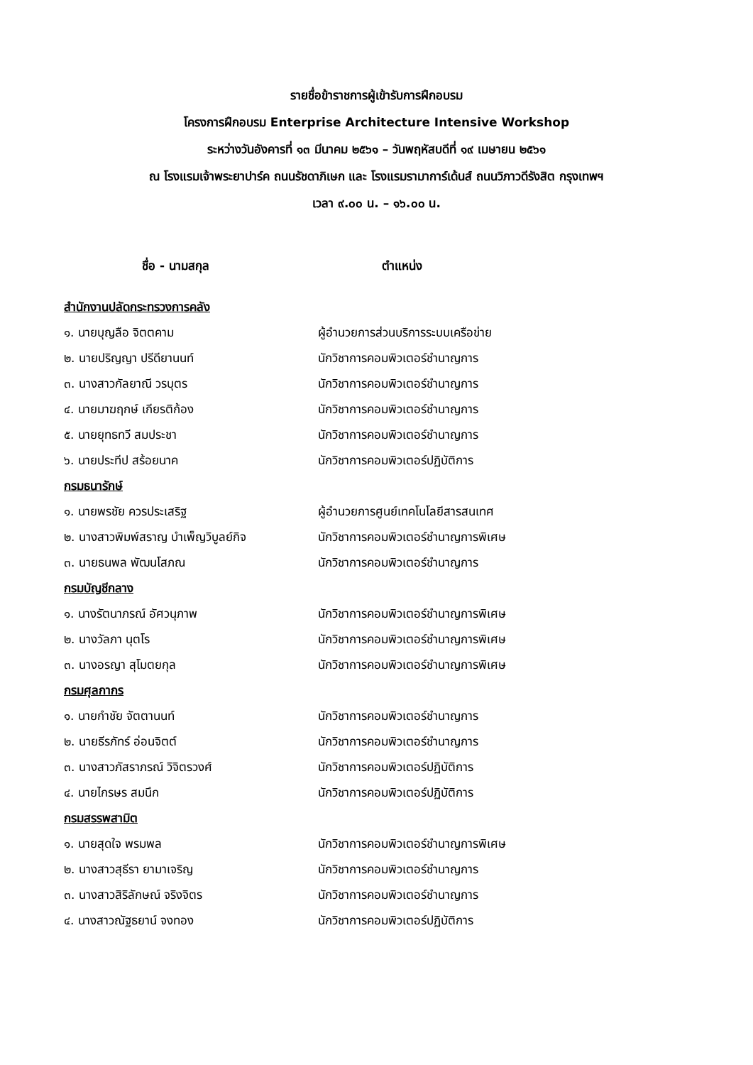รายชื่อข้าราชการผู้เข้ารับการฝึกอบรม
โครงการฝึกอบรม Enterprise Architecture Intensive Workshop
ระหว่างวันอังคารที่ ๑๓ มีนาคม ๒๕๖๑ – วันพฤหัสบดีที่ ๑๙ เมษายน ๒๕๖๑
ณ โรงแรมเจ้าพระยาปาร์ค ถนนรัชดาภิเษก และ โรงแรมรามาการ์เด้นส์ ถนนวิภาวดีรังสิต กรุงเทพฯ
เวลา ๙.๐๐ น. – ๑๖.๐๐ น.
| ชื่อ - นามสกุล | ตำแหน่ง |
| --- | --- |
| สำนักงานปลัดกระทรวงการคลัง | |
| ๑. นายบุญลือ จิตตคาม | ผู้อำนวยการส่วนบริการระบบเครือข่าย |
| ๒. นายปริญญา ปรีดียานนท์ | นักวิชาการคอมพิวเตอร์ชำนาญการ |
| ๓. นางสาวกัลยาณี วรบุตร | นักวิชาการคอมพิวเตอร์ชำนาญการ |
| ๔. นายมาฆฤกษ์ เกียรติก้อง | นักวิชาการคอมพิวเตอร์ชำนาญการ |
| ๕. นายยุทธทวี สมประชา | นักวิชาการคอมพิวเตอร์ชำนาญการ |
| ๖. นายประทีป สร้อยนาค | นักวิชาการคอมพิวเตอร์ปฏิบัติการ |
| กรมธนารักษ์ | |
| ๑. นายพรชัย ควรประเสริฐ | ผู้อำนวยการศูนย์เทคโนโลยีสารสนเทศ |
| ๒. นางสาวพิมพ์สราญ บำเพ็ญวิบูลย์กิจ | นักวิชาการคอมพิวเตอร์ชำนาญการพิเศษ |
| ๓. นายธนพล พัฒนโสภณ | นักวิชาการคอมพิวเตอร์ชำนาญการ |
| กรมบัญชีกลาง | |
| ๑. นางรัตนาภรณ์ อัศวนุภาพ | นักวิชาการคอมพิวเตอร์ชำนาญการพิเศษ |
| ๒. นางวัลภา นุตโร | นักวิชาการคอมพิวเตอร์ชำนาญการพิเศษ |
| ๓. นางอรญา สุโมตยกุล | นักวิชาการคอมพิวเตอร์ชำนาญการพิเศษ |
| กรมศุลกากร | |
| ๑. นายกำชัย จัตตานนท์ | นักวิชาการคอมพิวเตอร์ชำนาญการ |
| ๒. นายธีรภัทร์ อ่อนจิตต์ | นักวิชาการคอมพิวเตอร์ชำนาญการ |
| ๓. นางสาวภัสราภรณ์ วิจิตรวงศ์ | นักวิชาการคอมพิวเตอร์ปฏิบัติการ |
| ๔. นายไกรษร สมนึก | นักวิชาการคอมพิวเตอร์ปฏิบัติการ |
| กรมสรรพสามิต | |
| ๑. นายสุดใจ พรมพล | นักวิชาการคอมพิวเตอร์ชำนาญการพิเศษ |
| ๒. นางสาวสุธีรา ยามาเจริญ | นักวิชาการคอมพิวเตอร์ชำนาญการ |
| ๓. นางสาวสิริลักษณ์ จริงจิตร | นักวิชาการคอมพิวเตอร์ชำนาญการ |
| ๔. นางสาวณัฐธยาน์ จงทอง | นักวิชาการคอมพิวเตอร์ปฏิบัติการ |